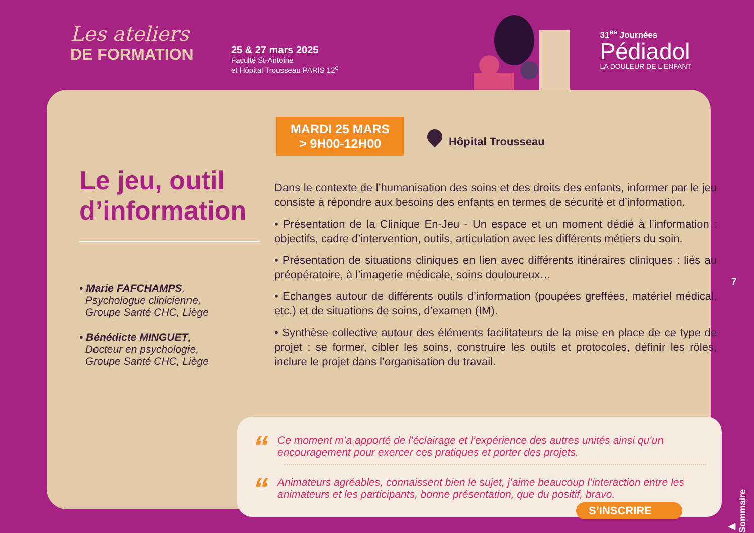Les ateliers
DE FORMATION
25 & 27 mars 2025
Faculté St-Antoine
et Hôpital Trousseau PARIS 12<sup>e</sup>
31<sup>es</sup> Journées
Pédiadol
LA DOULEUR DE L'ENFANT
MARDI 25 MARS
> 9H00-12H00
Hôpital Trousseau
Le jeu, outil d’information
• Marie FAFCHAMPS,
Psychologue clinicienne,
Groupe Santé CHC, Liège
• Bénédicte MINGUET,
Docteur en psychologie,
Groupe Santé CHC, Liège
Dans le contexte de l’humanisation des soins et des droits des enfants, informer par le jeu consiste à répondre aux besoins des enfants en termes de sécurité et d’information.
• Présentation de la Clinique En-Jeu - Un espace et un moment dédié à l’information : objectifs, cadre d’intervention, outils, articulation avec les différents métiers du soin.
• Présentation de situations cliniques en lien avec différents itinéraires cliniques : liés au préopératoire, à l’imagerie médicale, soins douloureux…
• Echanges autour de différents outils d’information (poupées greffées, matériel médical, etc.) et de situations de soins, d’examen (IM).
• Synthèse collective autour des éléments facilitateurs de la mise en place de ce type de projet : se former, cibler les soins, construire les outils et protocoles, définir les rôles, inclure le projet dans l’organisation du travail.
“
Ce moment m’a apporté de l’éclairage et l’expérience des autres unités ainsi qu’un encouragement pour exercer ces pratiques et porter des projets.
“
Animateurs agréables, connaissent bien le sujet, j’aime beaucoup l’interaction entre les animateurs et les participants, bonne présentation, que du positif, bravo.
S’INSCRIRE
7
▶ Sommaire